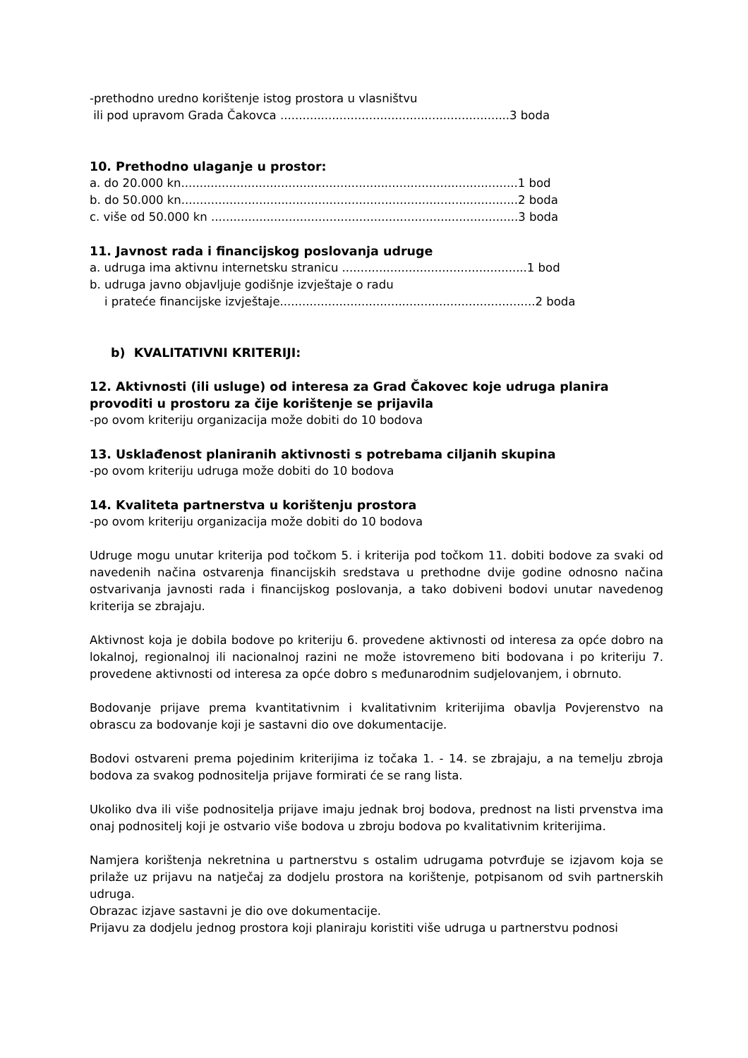-prethodno uredno korištenje istog prostora u vlasništvu
ili pod upravom Grada Čakovca ..............................................................3 boda
10. Prethodno ulaganje u prostor:
a. do 20.000 kn...........................................................................................1 bod
b. do 50.000 kn...........................................................................................2 boda
c. više od 50.000 kn ...................................................................................3 boda
11. Javnost rada i financijskog poslovanja udruge
a. udruga ima aktivnu internetsku stranicu ..................................................1 bod
b. udruga javno objavljuje godišnje izvještaje o radu
i prateće financijske izvještaje.....................................................................2 boda
b) KVALITATIVNI KRITERIJI:
12. Aktivnosti (ili usluge) od interesa za Grad Čakovec koje udruga planira provoditi u prostoru za čije korištenje se prijavila
-po ovom kriteriju organizacija može dobiti do 10 bodova
13. Usklađenost planiranih aktivnosti s potrebama ciljanih skupina
-po ovom kriteriju udruga može dobiti do 10 bodova
14. Kvaliteta partnerstva u korištenju prostora
-po ovom kriteriju organizacija može dobiti do 10 bodova
Udruge mogu unutar kriterija pod točkom 5. i kriterija pod točkom 11. dobiti bodove za svaki od navedenih načina ostvarenja financijskih sredstava u prethodne dvije godine odnosno načina ostvarivanja javnosti rada i financijskog poslovanja, a tako dobiveni bodovi unutar navedenog kriterija se zbrajaju.
Aktivnost koja je dobila bodove po kriteriju 6. provedene aktivnosti od interesa za opće dobro na lokalnoj, regionalnoj ili nacionalnoj razini ne može istovremeno biti bodovana i po kriteriju 7. provedene aktivnosti od interesa za opće dobro s međunarodnim sudjelovanjem, i obrnuto.
Bodovanje prijave prema kvantitativnim i kvalitativnim kriterijima obavlja Povjerenstvo na obrascu za bodovanje koji je sastavni dio ove dokumentacije.
Bodovi ostvareni prema pojedinim kriterijima iz točaka 1. - 14. se zbrajaju, a na temelju zbroja bodova za svakog podnositelja prijave formirati će se rang lista.
Ukoliko dva ili više podnositelja prijave imaju jednak broj bodova, prednost na listi prvenstva ima onaj podnositelj koji je ostvario više bodova u zbroju bodova po kvalitativnim kriterijima.
Namjera korištenja nekretnina u partnerstvu s ostalim udrugama potvrđuje se izjavom koja se prilaže uz prijavu na natječaj za dodjelu prostora na korištenje, potpisanom od svih partnerskih udruga.
Obrazac izjave sastavni je dio ove dokumentacije.
Prijavu za dodjelu jednog prostora koji planiraju koristiti više udruga u partnerstvu podnosi